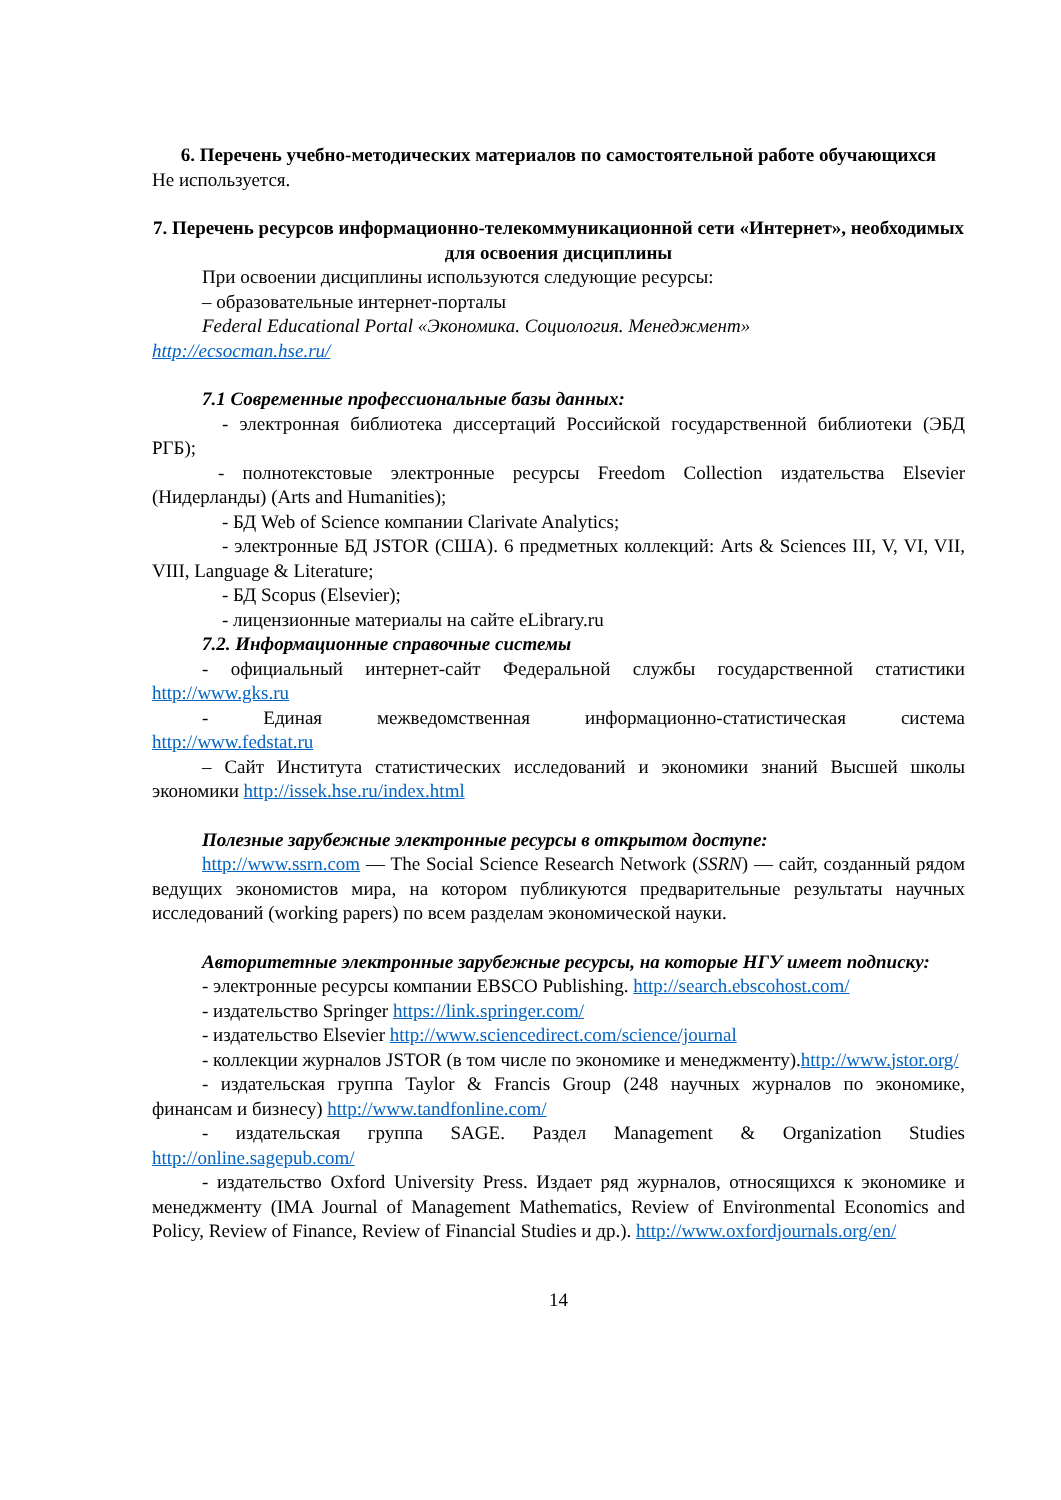6. Перечень учебно-методических материалов по самостоятельной работе обучающихся
Не используется.
7. Перечень ресурсов информационно-телекоммуникационной сети «Интернет», необходимых для освоения дисциплины
При освоении дисциплины используются следующие ресурсы:
– образовательные интернет-порталы
Federal Educational Portal «Экономика. Социология. Менеджмент»
http://ecsocman.hse.ru/
7.1 Современные профессиональные базы данных:
- электронная библиотека диссертаций Российской государственной библиотеки (ЭБД РГБ);
- полнотекстовые электронные ресурсы Freedom Collection издательства Elsevier (Нидерланды) (Arts and Humanities);
- БД Web of Science компании Clarivate Analytics;
- электронные БД JSTOR (США). 6 предметных коллекций: Arts & Sciences III, V, VI, VII, VIII, Language & Literature;
- БД Scopus (Elsevier);
- лицензионные материалы на сайте eLibrary.ru
7.2. Информационные справочные системы
- официальный интернет-сайт Федеральной службы государственной статистики http://www.gks.ru
- Единая межведомственная информационно-статистическая система
http://www.fedstat.ru
– Сайт Института статистических исследований и экономики знаний Высшей школы экономики http://issek.hse.ru/index.html
Полезные зарубежные электронные ресурсы в открытом доступе:
http://www.ssrn.com — The Social Science Research Network (SSRN) — сайт, созданный рядом ведущих экономистов мира, на котором публикуются предварительные результаты научных исследований (working papers) по всем разделам экономической науки.
Авторитетные электронные зарубежные ресурсы, на которые НГУ имеет подписку:
- электронные ресурсы компании EBSCO Publishing. http://search.ebscohost.com/
- издательство Springer https://link.springer.com/
- издательство Elsevier http://www.sciencedirect.com/science/journal
- коллекции журналов JSTOR (в том числе по экономике и менеджменту).http://www.jstor.org/
- издательская группа Taylor & Francis Group (248 научных журналов по экономике, финансам и бизнесу) http://www.tandfonline.com/
- издательская группа SAGE. Раздел Management & Organization Studies http://online.sagepub.com/
- издательство Oxford University Press. Издает ряд журналов, относящихся к экономике и менеджменту (IMA Journal of Management Mathematics, Review of Environmental Economics and Policy, Review of Finance, Review of Financial Studies и др.). http://www.oxfordjournals.org/en/
14